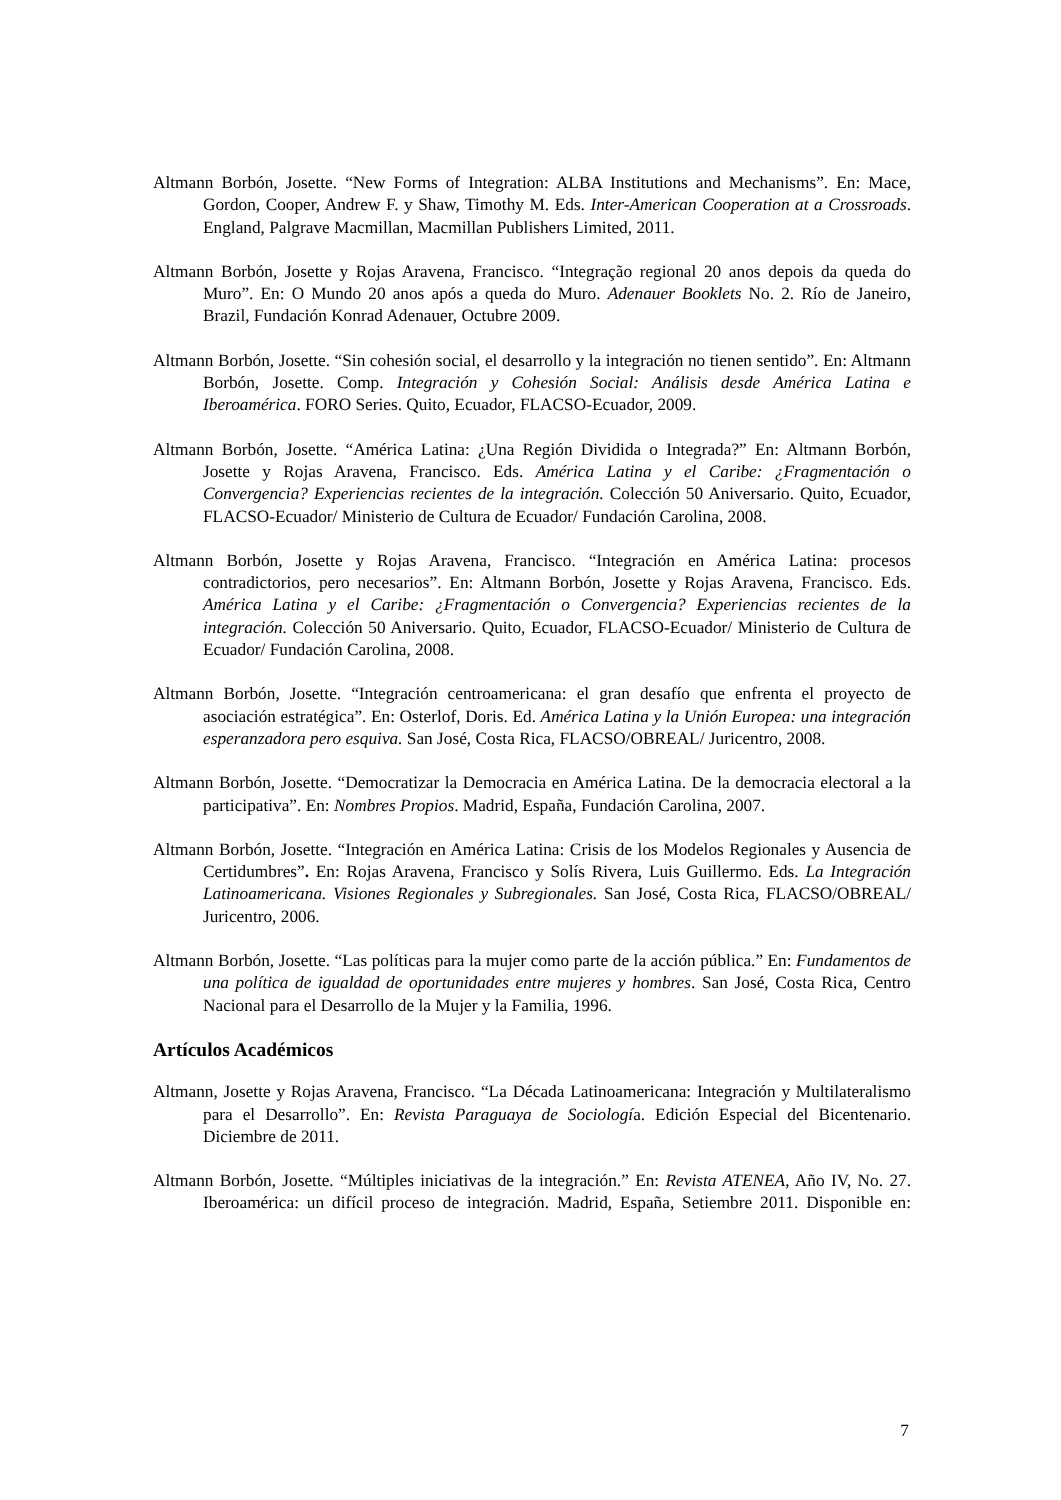Altmann Borbón, Josette. “New Forms of Integration: ALBA Institutions and Mechanisms”. En: Mace, Gordon, Cooper, Andrew F. y Shaw, Timothy M. Eds. Inter-American Cooperation at a Crossroads. England, Palgrave Macmillan, Macmillan Publishers Limited, 2011.
Altmann Borbón, Josette y Rojas Aravena, Francisco. “Integração regional 20 anos depois da queda do Muro”. En: O Mundo 20 anos após a queda do Muro. Adenauer Booklets No. 2. Río de Janeiro, Brazil, Fundación Konrad Adenauer, Octubre 2009.
Altmann Borbón, Josette. “Sin cohesión social, el desarrollo y la integración no tienen sentido”. En: Altmann Borbón, Josette. Comp. Integración y Cohesión Social: Análisis desde América Latina e Iberoamérica. FORO Series. Quito, Ecuador, FLACSO-Ecuador, 2009.
Altmann Borbón, Josette. “América Latina: ¿Una Región Dividida o Integrada?” En: Altmann Borbón, Josette y Rojas Aravena, Francisco. Eds. América Latina y el Caribe: ¿Fragmentación o Convergencia? Experiencias recientes de la integración. Colección 50 Aniversario. Quito, Ecuador, FLACSO-Ecuador/ Ministerio de Cultura de Ecuador/ Fundación Carolina, 2008.
Altmann Borbón, Josette y Rojas Aravena, Francisco. “Integración en América Latina: procesos contradictorios, pero necesarios”. En: Altmann Borbón, Josette y Rojas Aravena, Francisco. Eds. América Latina y el Caribe: ¿Fragmentación o Convergencia? Experiencias recientes de la integración. Colección 50 Aniversario. Quito, Ecuador, FLACSO-Ecuador/ Ministerio de Cultura de Ecuador/ Fundación Carolina, 2008.
Altmann Borbón, Josette. “Integración centroamericana: el gran desafío que enfrenta el proyecto de asociación estratégica”. En: Osterlof, Doris. Ed. América Latina y la Unión Europea: una integración esperanzadora pero esquiva. San José, Costa Rica, FLACSO/OBREAL/ Juricentro, 2008.
Altmann Borbón, Josette. “Democratizar la Democracia en América Latina. De la democracia electoral a la participativa”. En: Nombres Propios. Madrid, España, Fundación Carolina, 2007.
Altmann Borbón, Josette. “Integración en América Latina: Crisis de los Modelos Regionales y Ausencia de Certidumbres”. En: Rojas Aravena, Francisco y Solís Rivera, Luis Guillermo. Eds. La Integración Latinoamericana. Visiones Regionales y Subregionales. San José, Costa Rica, FLACSO/OBREAL/ Juricentro, 2006.
Altmann Borbón, Josette. “Las políticas para la mujer como parte de la acción pública.” En: Fundamentos de una política de igualdad de oportunidades entre mujeres y hombres. San José, Costa Rica, Centro Nacional para el Desarrollo de la Mujer y la Familia, 1996.
Artículos Académicos
Altmann, Josette y Rojas Aravena, Francisco. “La Década Latinoamericana: Integración y Multilateralismo para el Desarrollo”. En: Revista Paraguaya de Sociología. Edición Especial del Bicentenario. Diciembre de 2011.
Altmann Borbón, Josette. “Múltiples iniciativas de la integración.” En: Revista ATENEA, Año IV, No. 27. Iberoamérica: un difícil proceso de integración. Madrid, España, Setiembre 2011. Disponible en:
7